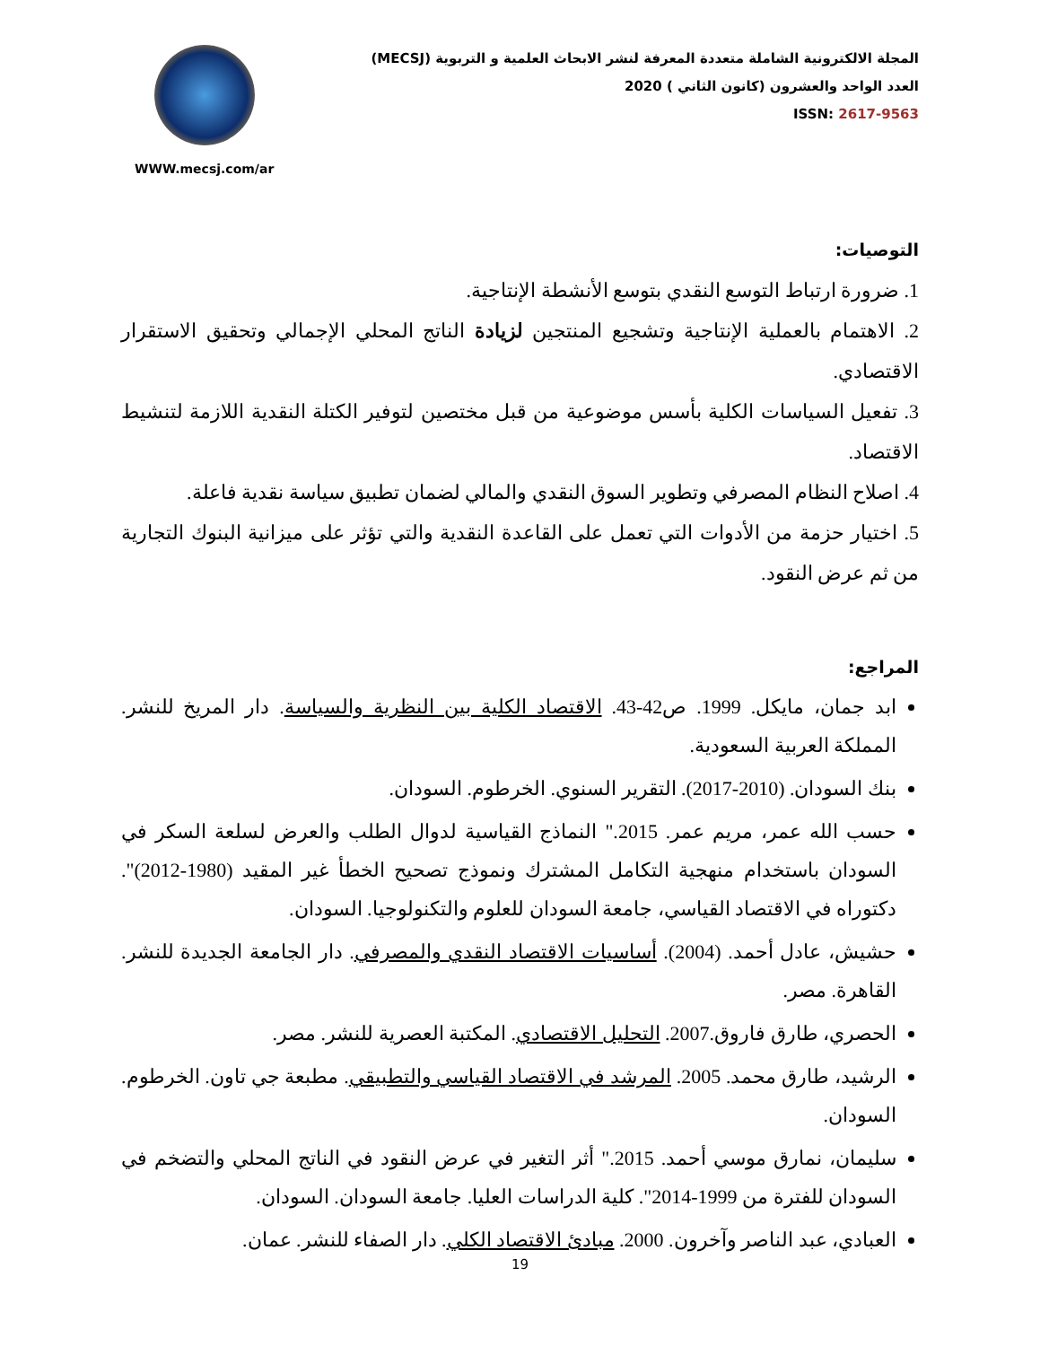WWW.mecsj.com/ar
المجلة الالكترونية الشاملة متعددة المعرفة لنشر الابحاث العلمية و التربوية (MECSJ)
العدد الواحد والعشرون (كانون الثاني ) 2020
ISSN: 2617-9563
التوصيات:
1. ضرورة ارتباط التوسع النقدي بتوسع الأنشطة الإنتاجية.
2. الاهتمام بالعملية الإنتاجية وتشجيع المنتجين لزيادة الناتج المحلي الإجمالي وتحقيق الاستقرار الاقتصادي.
3. تفعيل السياسات الكلية بأسس موضوعية من قبل مختصين لتوفير الكتلة النقدية اللازمة لتنشيط الاقتصاد.
4. اصلاح النظام المصرفي وتطوير السوق النقدي والمالي لضمان تطبيق سياسة نقدية فاعلة.
5. اختيار حزمة من الأدوات التي تعمل على القاعدة النقدية والتي تؤثر على ميزانية البنوك التجارية من ثم عرض النقود.
المراجع:
ابد جمان، مايكل. 1999. ص42-43. الاقتصاد الكلية بين النظرية والسياسة. دار المريخ للنشر. المملكة العربية السعودية.
بنك السودان. (2010-2017). التقرير السنوي. الخرطوم. السودان.
حسب الله عمر، مريم عمر. 2015." النماذج القياسية لدوال الطلب والعرض لسلعة السكر في السودان باستخدام منهجية التكامل المشترك ونموذج تصحيح الخطأ غير المقيد (1980-2012)". دكتوراه في الاقتصاد القياسي، جامعة السودان للعلوم والتكنولوجيا. السودان.
حشيش، عادل أحمد. (2004). أساسيات الاقتصاد النقدي والمصرفي. دار الجامعة الجديدة للنشر. القاهرة. مصر.
الحصري، طارق فاروق.2007. التحليل الاقتصادي. المكتبة العصرية للنشر. مصر.
الرشيد، طارق محمد. 2005. المرشد في الاقتصاد القياسي والتطبيقي. مطبعة جي تاون. الخرطوم. السودان.
سليمان، نمارق موسي أحمد. 2015." أثر التغير في عرض النقود في الناتج المحلي والتضخم في السودان للفترة من 1999-2014". كلية الدراسات العليا. جامعة السودان. السودان.
العبادي، عبد الناصر وآخرون. 2000. مبادئ الاقتصاد الكلي. دار الصفاء للنشر. عمان.
19